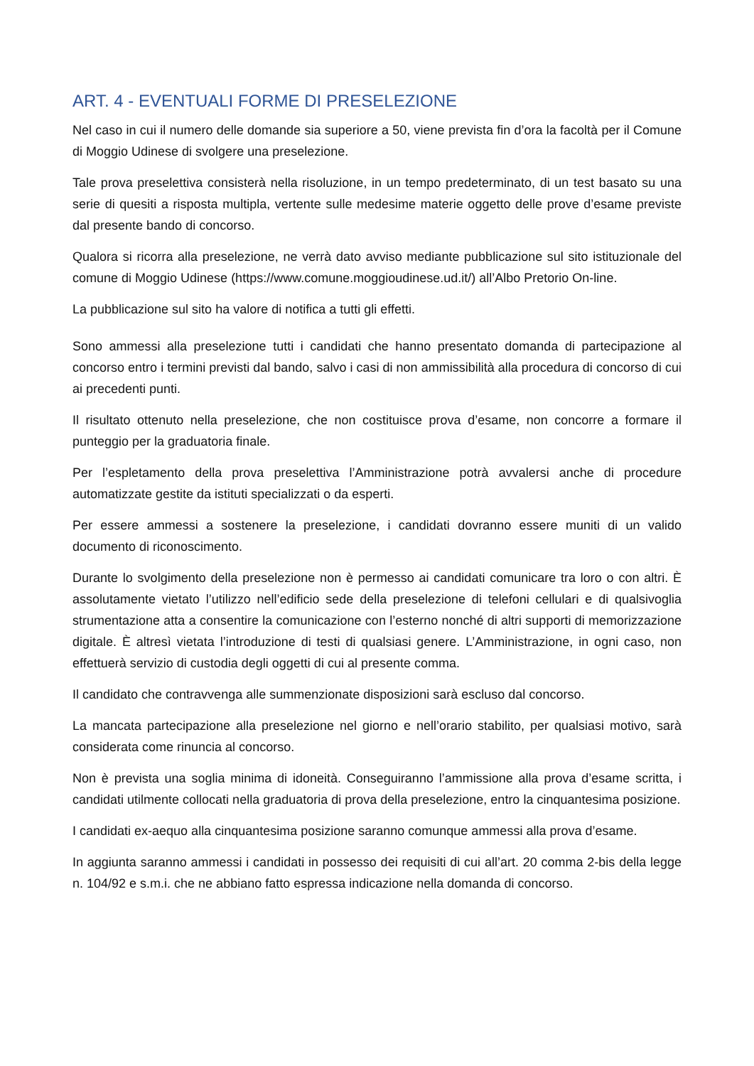ART. 4 - EVENTUALI FORME DI PRESELEZIONE
Nel caso in cui il numero delle domande sia superiore a 50, viene prevista fin d’ora la facoltà per il Comune di Moggio Udinese di svolgere una preselezione.
Tale prova preselettiva consisterà nella risoluzione, in un tempo predeterminato, di un test basato su una serie di quesiti a risposta multipla, vertente sulle medesime materie oggetto delle prove d’esame previste dal presente bando di concorso.
Qualora si ricorra alla preselezione, ne verrà dato avviso mediante pubblicazione sul sito istituzionale del comune di Moggio Udinese (https://www.comune.moggioudinese.ud.it/) all’Albo Pretorio On-line.
La pubblicazione sul sito ha valore di notifica a tutti gli effetti.
Sono ammessi alla preselezione tutti i candidati che hanno presentato domanda di partecipazione al concorso entro i termini previsti dal bando, salvo i casi di non ammissibilità alla procedura di concorso di cui ai precedenti punti.
Il risultato ottenuto nella preselezione, che non costituisce prova d’esame, non concorre a formare il punteggio per la graduatoria finale.
Per l’espletamento della prova preselettiva l’Amministrazione potrà avvalersi anche di procedure automatizzate gestite da istituti specializzati o da esperti.
Per essere ammessi a sostenere la preselezione, i candidati dovranno essere muniti di un valido documento di riconoscimento.
Durante lo svolgimento della preselezione non è permesso ai candidati comunicare tra loro o con altri. È assolutamente vietato l’utilizzo nell’edificio sede della preselezione di telefoni cellulari e di qualsivoglia strumentazione atta a consentire la comunicazione con l’esterno nonché di altri supporti di memorizzazione digitale. È altresì vietata l’introduzione di testi di qualsiasi genere. L’Amministrazione, in ogni caso, non effettuerà servizio di custodia degli oggetti di cui al presente comma.
Il candidato che contravvenga alle summenzionate disposizioni sarà escluso dal concorso.
La mancata partecipazione alla preselezione nel giorno e nell’orario stabilito, per qualsiasi motivo, sarà considerata come rinuncia al concorso.
Non è prevista una soglia minima di idoneità. Conseguiranno l’ammissione alla prova d’esame scritta, i candidati utilmente collocati nella graduatoria di prova della preselezione, entro la cinquantesima posizione.
I candidati ex-aequo alla cinquantesima posizione saranno comunque ammessi alla prova d’esame.
In aggiunta saranno ammessi i candidati in possesso dei requisiti di cui all’art. 20 comma 2-bis della legge n. 104/92 e s.m.i. che ne abbiano fatto espressa indicazione nella domanda di concorso.